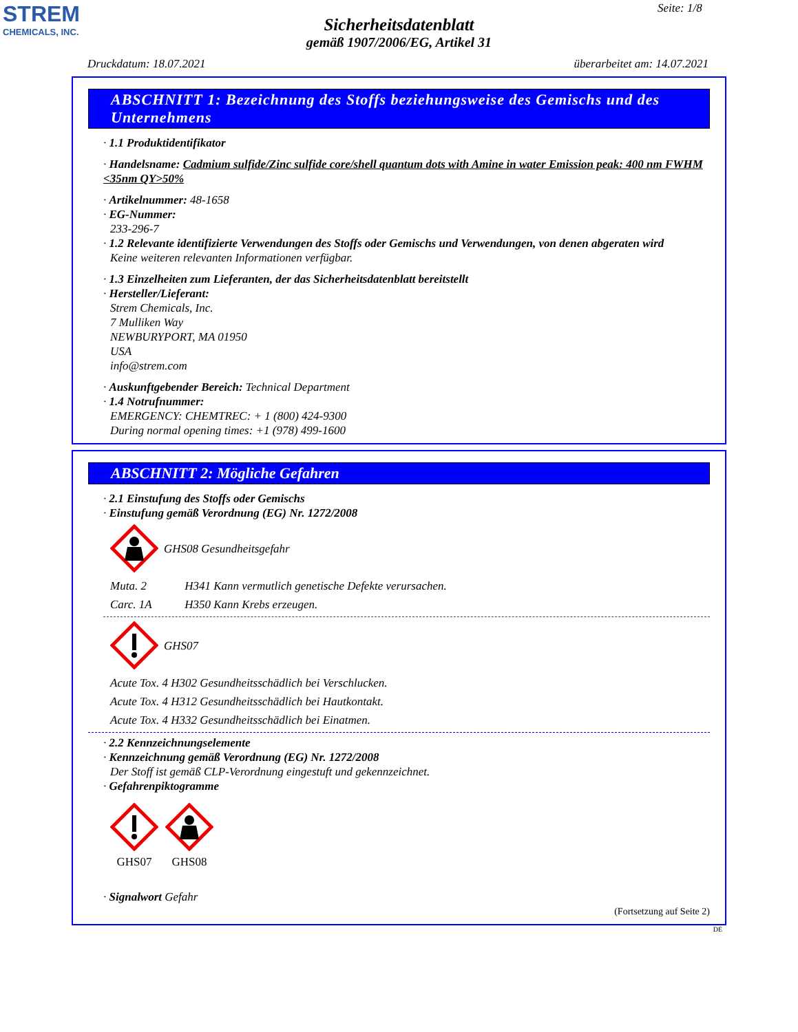STREM
CHEMICALS, INC.
Seite: 1/8
Sicherheitsdatenblatt
gemäß 1907/2006/EG, Artikel 31
Druckdatum: 18.07.2021 überarbeitet am: 14.07.2021
ABSCHNITT 1: Bezeichnung des Stoffs beziehungsweise des Gemischs und des Unternehmens
· 1.1 Produktidentifikator
· Handelsname: Cadmium sulfide/Zinc sulfide core/shell quantum dots with Amine in water Emission peak: 400 nm FWHM <35nm QY>50%
· Artikelnummer: 48-1658
· EG-Nummer:
233-296-7
· 1.2 Relevante identifizierte Verwendungen des Stoffs oder Gemischs und Verwendungen, von denen abgeraten wird
Keine weiteren relevanten Informationen verfügbar.
· 1.3 Einzelheiten zum Lieferanten, der das Sicherheitsdatenblatt bereitstellt
· Hersteller/Lieferant:
Strem Chemicals, Inc.
7 Mulliken Way
NEWBURYPORT, MA 01950
USA
info@strem.com
· Auskunftgebender Bereich: Technical Department
· 1.4 Notrufnummer:
EMERGENCY: CHEMTREC: + 1 (800) 424-9300
During normal opening times: +1 (978) 499-1600
ABSCHNITT 2: Mögliche Gefahren
· 2.1 Einstufung des Stoffs oder Gemischs
· Einstufung gemäß Verordnung (EG) Nr. 1272/2008
GHS08 Gesundheitsgefahr
Muta. 2 H341 Kann vermutlich genetische Defekte verursachen.
Carc. 1A H350 Kann Krebs erzeugen.
GHS07
Acute Tox. 4 H302 Gesundheitsschädlich bei Verschlucken.
Acute Tox. 4 H312 Gesundheitsschädlich bei Hautkontakt.
Acute Tox. 4 H332 Gesundheitsschädlich bei Einatmen.
· 2.2 Kennzeichnungselemente
· Kennzeichnung gemäß Verordnung (EG) Nr. 1272/2008
Der Stoff ist gemäß CLP-Verordnung eingestuft und gekennzeichnet.
· Gefahrenpiktogramme
GHS07
GHS08
· Signalwort Gefahr
(Fortsetzung auf Seite 2)
DE